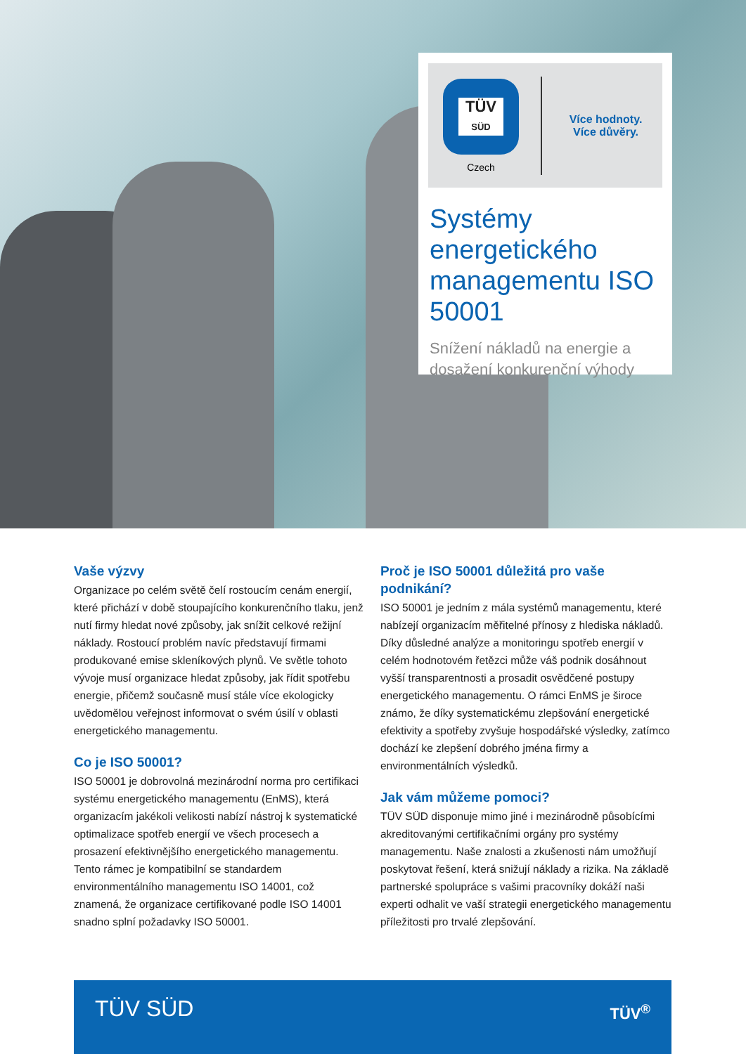TÜV
SÜD
Czech
Více hodnoty.
Více důvěry.
Systémy energetického managementu ISO 50001
Snížení nákladů na energie a dosažení konkurenční výhody
Vaše výzvy
Organizace po celém světě čelí rostoucím cenám energií, které přichází v době stoupajícího konkurenčního tlaku, jenž nutí firmy hledat nové způsoby, jak snížit celkové režijní náklady. Rostoucí problém navíc představují firmami produkované emise skleníkových plynů. Ve světle tohoto vývoje musí organizace hledat způsoby, jak řídit spotřebu energie, přičemž současně musí stále více ekologicky uvědomělou veřejnost informovat o svém úsilí v oblasti energetického managementu.
Co je ISO 50001?
ISO 50001 je dobrovolná mezinárodní norma pro certifikaci systému energetického managementu (EnMS), která organizacím jakékoli velikosti nabízí nástroj k systematické optimalizace spotřeb energií ve všech procesech a prosazení efektivnějšího energetického managementu. Tento rámec je kompatibilní se standardem environmentálního managementu ISO 14001, což znamená, že organizace certifikované podle ISO 14001 snadno splní požadavky ISO 50001.
Proč je ISO 50001 důležitá pro vaše podnikání?
ISO 50001 je jedním z mála systémů managementu, které nabízejí organizacím měřitelné přínosy z hlediska nákladů. Díky důsledné analýze a monitoringu spotřeb energií v celém hodnotovém řetězci může váš podnik dosáhnout vyšší transparentnosti a prosadit osvědčené postupy energetického managementu. O rámci EnMS je široce známo, že díky systematickému zlepšování energetické efektivity a spotřeby zvyšuje hospodářské výsledky, zatímco dochází ke zlepšení dobrého jména firmy a environmentálních výsledků.
Jak vám můžeme pomoci?
TÜV SÜD disponuje mimo jiné i mezinárodně působícími akreditovanými certifikačními orgány pro systémy managementu. Naše znalosti a zkušenosti nám umožňují poskytovat řešení, která snižují náklady a rizika. Na základě partnerské spolupráce s vašimi pracovníky dokáží naši experti odhalit ve vaší strategii energetického managementu příležitosti pro trvalé zlepšování.
TÜV SÜD TÜV<sup>®</sup>